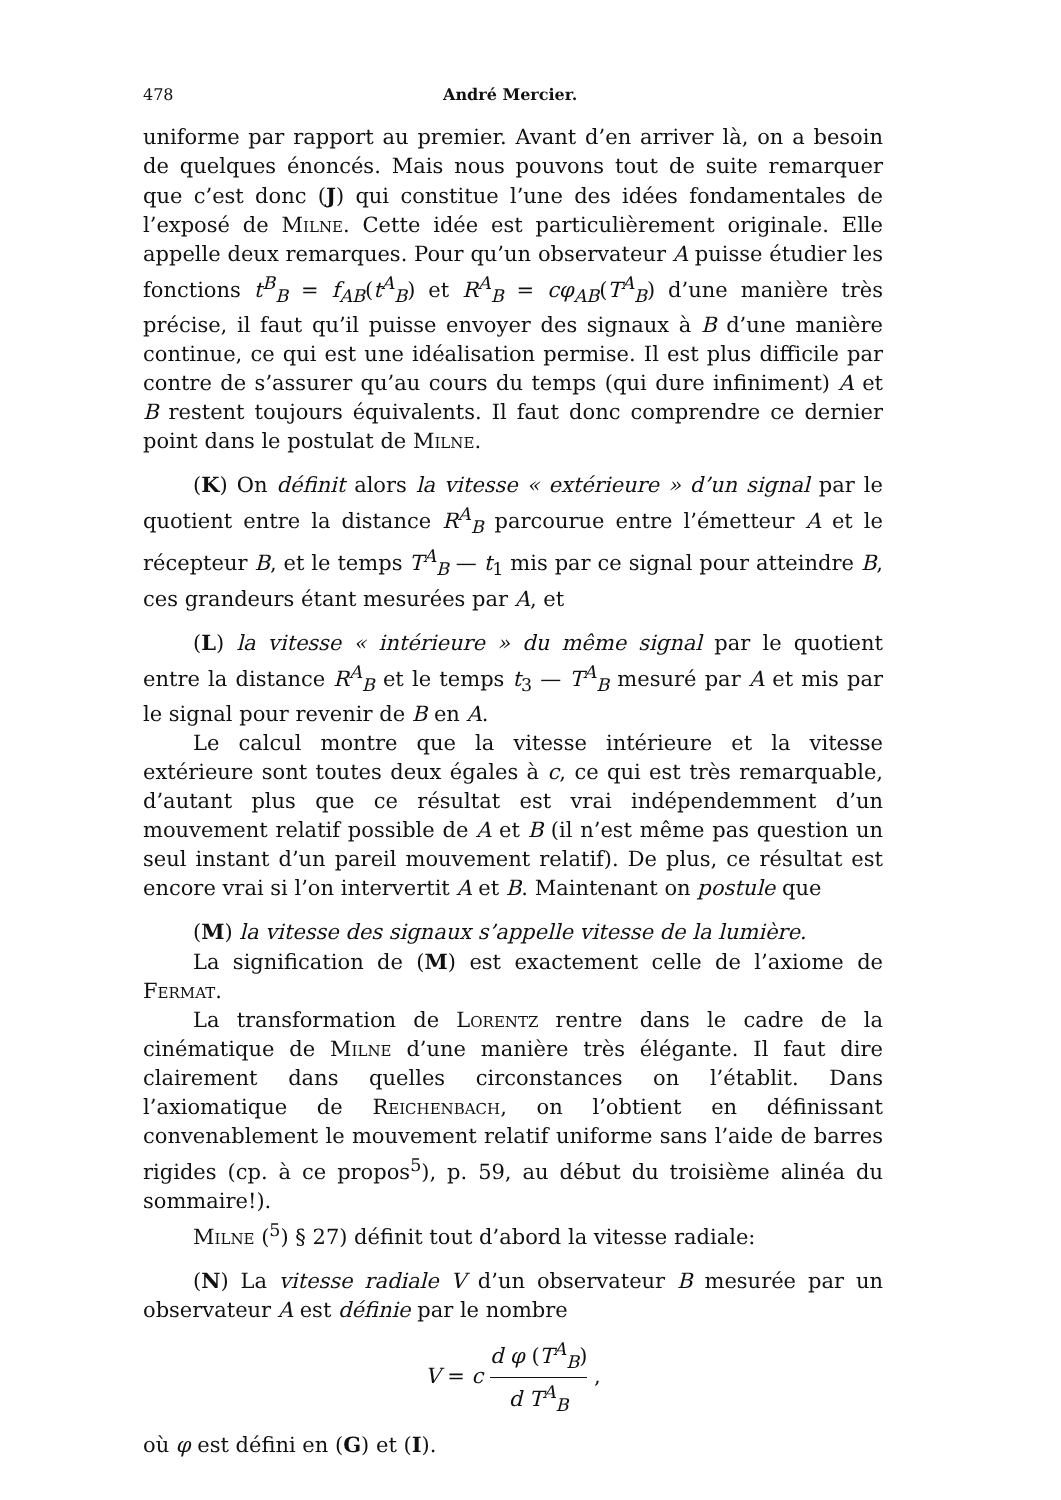478 André Mercier.
uniforme par rapport au premier. Avant d’en arriver là, on a besoin de quelques énoncés. Mais nous pouvons tout de suite remarquer que c’est donc (J) qui constitue l’une des idées fondamentales de l’exposé de Milne. Cette idée est particulièrement originale. Elle appelle deux remarques. Pour qu’un observateur A puisse étudier les fonctions t<sup>B</sup><sub>B</sub> = f<sub>AB</sub>(t<sup>A</sup><sub>B</sub>) et R<sup>A</sup><sub>B</sub> = cφ<sub>AB</sub>(T<sup>A</sup><sub>B</sub>) d’une manière très précise, il faut qu’il puisse envoyer des signaux à B d’une manière continue, ce qui est une idéalisation permise. Il est plus difficile par contre de s’assurer qu’au cours du temps (qui dure infiniment) A et B restent toujours équivalents. Il faut donc comprendre ce dernier point dans le postulat de Milne.
(K) On définit alors la vitesse « extérieure » d’un signal par le quotient entre la distance R<sup>A</sup><sub>B</sub> parcourue entre l’émetteur A et le récepteur B, et le temps T<sup>A</sup><sub>B</sub> — t<sub>1</sub> mis par ce signal pour atteindre B, ces grandeurs étant mesurées par A, et
(L) la vitesse « intérieure » du même signal par le quotient entre la distance R<sup>A</sup><sub>B</sub> et le temps t<sub>3</sub> — T<sup>A</sup><sub>B</sub> mesuré par A et mis par le signal pour revenir de B en A.
Le calcul montre que la vitesse intérieure et la vitesse extérieure sont toutes deux égales à c, ce qui est très remarquable, d’autant plus que ce résultat est vrai indépendemment d’un mouvement relatif possible de A et B (il n’est même pas question un seul instant d’un pareil mouvement relatif). De plus, ce résultat est encore vrai si l’on intervertit A et B. Maintenant on postule que
(M) la vitesse des signaux s’appelle vitesse de la lumière.
La signification de (M) est exactement celle de l’axiome de Fermat.
La transformation de Lorentz rentre dans le cadre de la cinématique de Milne d’une manière très élégante. Il faut dire clairement dans quelles circonstances on l’établit. Dans l’axiomatique de Reichenbach, on l’obtient en définissant convenablement le mouvement relatif uniforme sans l’aide de barres rigides (cp. à ce propos<sup>5</sup>), p. 59, au début du troisième alinéa du sommaire!).
Milne (<sup>5</sup>) § 27) définit tout d’abord la vitesse radiale:
(N) La vitesse radiale V d’un observateur B mesurée par un observateur A est définie par le nombre
V = c d φ (T<sup>A</sup><sub>B</sub>) d T<sup>A</sup><sub>B</sub> ,
où φ est défini en (G) et (I).